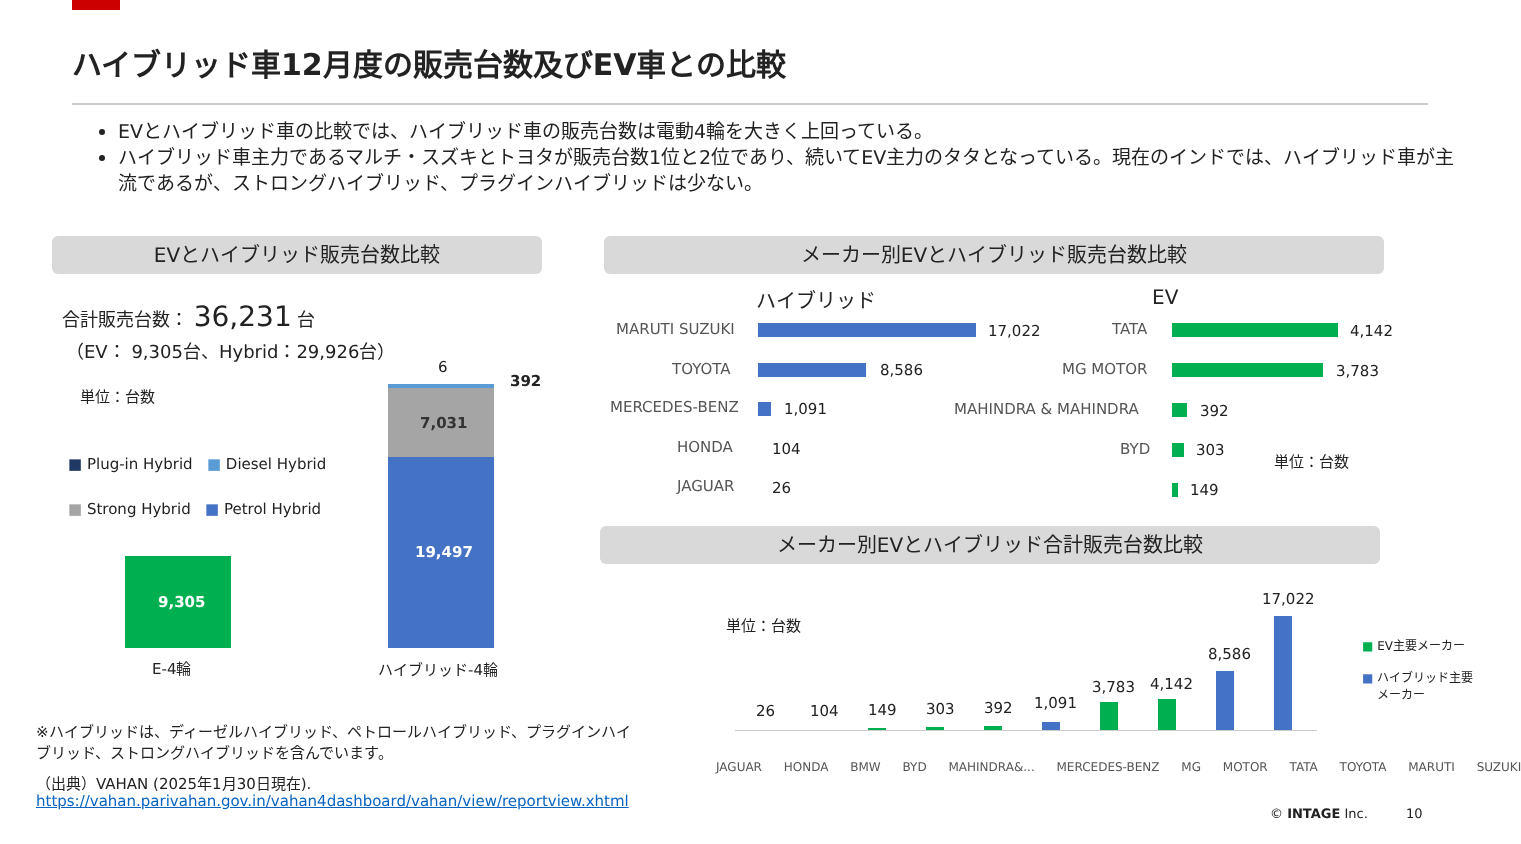ハイブリッド車12月度の販売台数及びEV車との比較
EVとハイブリッド車の比較では、ハイブリッド車の販売台数は電動4輪を大きく上回っている。
ハイブリッド車主力であるマルチ・スズキとトヨタが販売台数1位と2位であり、続いてEV主力のタタとなっている。現在のインドでは、ハイブリッド車が主流であるが、ストロングハイブリッド、プラグインハイブリッドは少ない。
EVとハイブリッド販売台数比較 メーカー別EVとハイブリッド販売台数比較
合計販売台数： 36,231 台
（EV： 9,305台、Hybrid：29,926台）
単位：台数
■ Plug-in Hybrid ■ Diesel Hybrid
■ Strong Hybrid ■ Petrol Hybrid
9,305
E-4輪
6
392
7,031
19,497
ハイブリッド-4輪
ハイブリッド EV
MARUTI SUZUKI 17,022
TOYOTA 8,586
MERCEDES-BENZ 1,091
HONDA 104
JAGUAR 26
TATA 4,142
MG MOTOR 3,783
MAHINDRA & MAHINDRA 392
BYD 303
149
単位：台数
メーカー別EVとハイブリッド合計販売台数比較
単位：台数
■ EV主要メーカー
■ ハイブリッド主要
メーカー
26 104 149 303 392 1,091
3,783 4,142
8,586
17,022
JAGUAR HONDA BMW BYD MAHINDRA&... MERCEDES-BENZ MG MOTOR TATA TOYOTA MARUTI SUZUKI
※ハイブリッドは、ディーゼルハイブリッド、ペトロールハイブリッド、プラグインハイブリッド、ストロングハイブリッドを含んでいます。
（出典）VAHAN (2025年1月30日現在).
https://vahan.parivahan.gov.in/vahan4dashboard/vahan/view/reportview.xhtml
© INTAGE Inc. 10